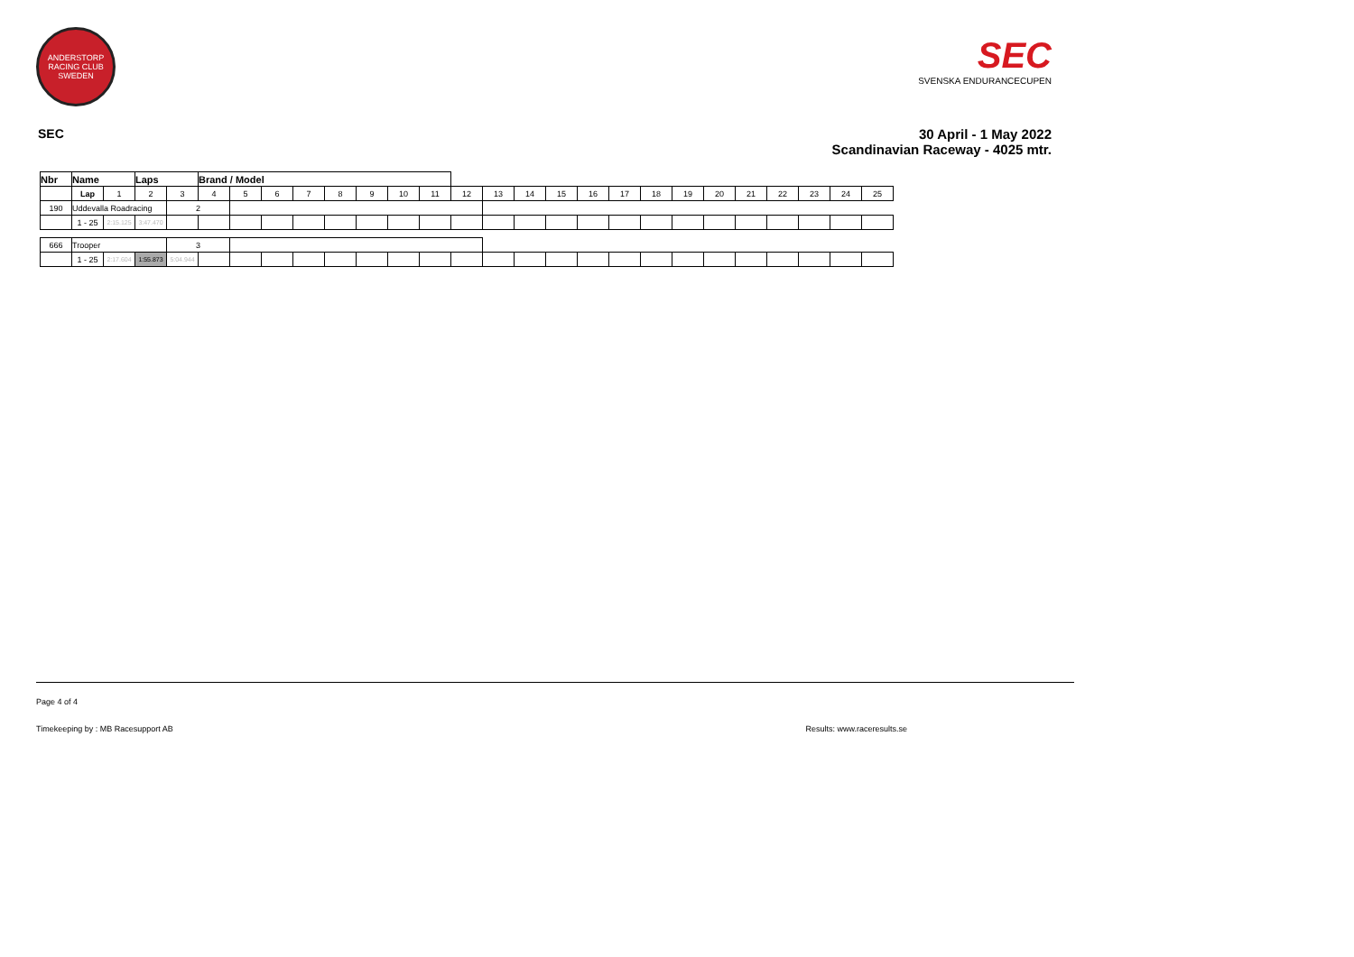ANDERSTORP RACING CLUB SWEDEN
SEC
SVENSKA ENDURANCECUPEN
SEC 30 April - 1 May 2022
Scandinavian Raceway - 4025 mtr.
| Nbr | Name | | | Laps | | Brand / Model | | | | | | | | | | | | | | | | | | | | | |
| --- | --- | --- | --- | --- | --- | --- | --- | --- | --- | --- | --- | --- | --- | --- | --- | --- | --- | --- | --- | --- | --- | --- | --- | --- | --- | --- | --- |
| | | Lap | 1 | 2 | 3 | 4 | 5 | 6 | 7 | 8 | 9 | 10 | 11 | 12 | 13 | 14 | 15 | 16 | 17 | 18 | 19 | 20 | 21 | 22 | 23 | 24 | 25 |
| 190 | Uddevalla Roadracing | | | | 2 | | | | | | | | | | | | | | | | | | | | | | |
| | | 1 - 25 | 2:15.125 | 3:47.470 | | | | | | | | | | | | | | | | | | | | | | | |
| 666 | Trooper | | | | 3 | | | | | | | | | | | | | | | | | | | | | | |
| | | 1 - 25 | 2:17.604 | 1:55.873 | 5:04.944 | | | | | | | | | | | | | | | | | | | | | | |
Page 4 of 4
Timekeeping by : MB Racesupport AB Results: www.raceresults.se